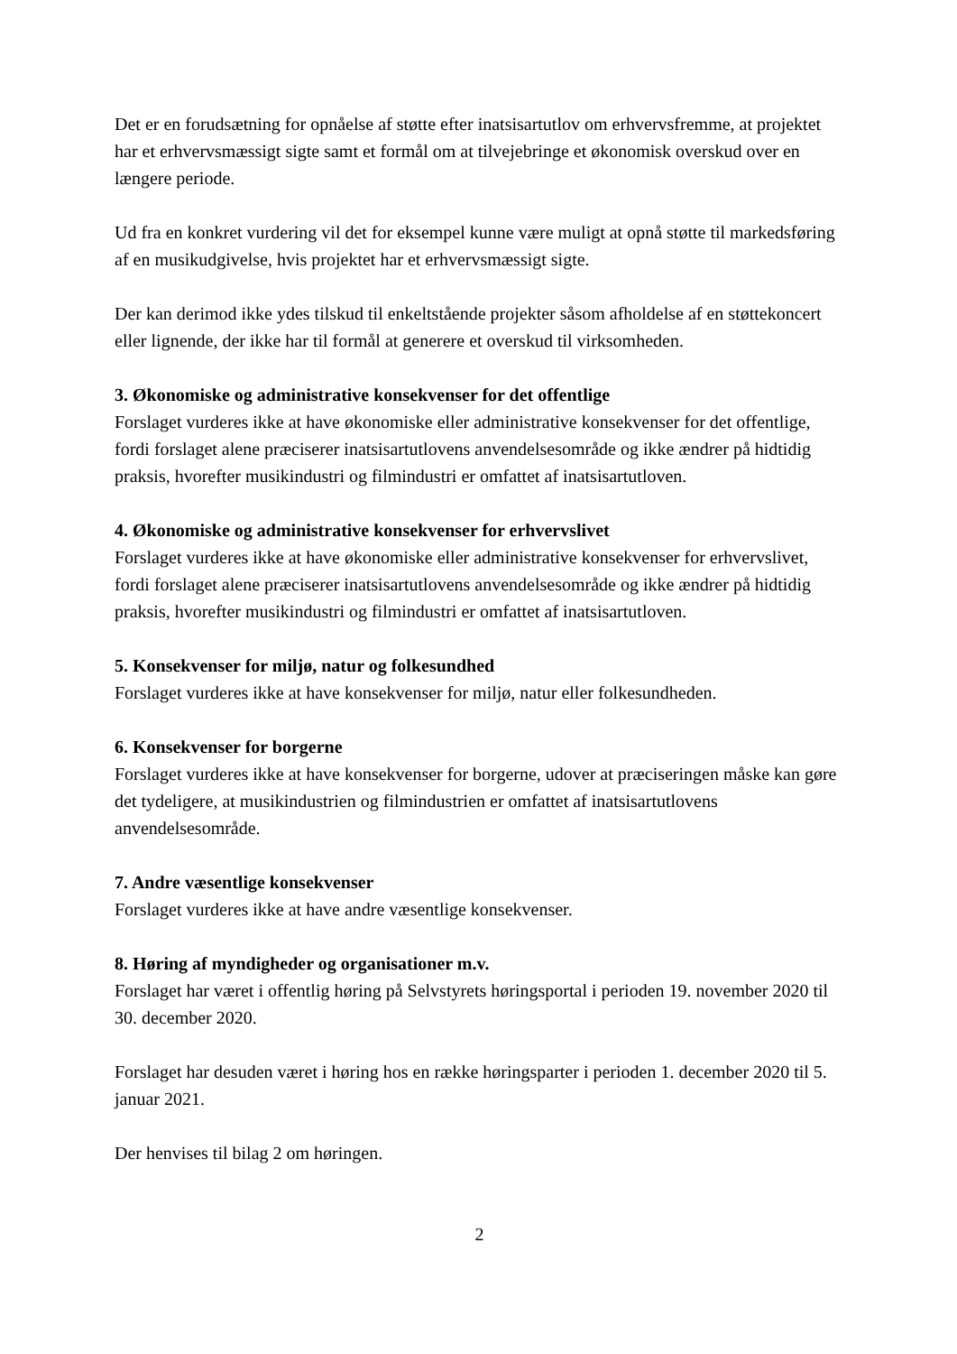Det er en forudsætning for opnåelse af støtte efter inatsisartutlov om erhvervsfremme, at projektet har et erhvervsmæssigt sigte samt et formål om at tilvejebringe et økonomisk overskud over en længere periode.
Ud fra en konkret vurdering vil det for eksempel kunne være muligt at opnå støtte til markedsføring af en musikudgivelse, hvis projektet har et erhvervsmæssigt sigte.
Der kan derimod ikke ydes tilskud til enkeltstående projekter såsom afholdelse af en støttekoncert eller lignende, der ikke har til formål at generere et overskud til virksomheden.
3. Økonomiske og administrative konsekvenser for det offentlige
Forslaget vurderes ikke at have økonomiske eller administrative konsekvenser for det offentlige, fordi forslaget alene præciserer inatsisartutlovens anvendelsesområde og ikke ændrer på hidtidig praksis, hvorefter musikindustri og filmindustri er omfattet af inatsisartutloven.
4. Økonomiske og administrative konsekvenser for erhvervslivet
Forslaget vurderes ikke at have økonomiske eller administrative konsekvenser for erhvervslivet, fordi forslaget alene præciserer inatsisartutlovens anvendelsesområde og ikke ændrer på hidtidig praksis, hvorefter musikindustri og filmindustri er omfattet af inatsisartutloven.
5. Konsekvenser for miljø, natur og folkesundhed
Forslaget vurderes ikke at have konsekvenser for miljø, natur eller folkesundheden.
6. Konsekvenser for borgerne
Forslaget vurderes ikke at have konsekvenser for borgerne, udover at præciseringen måske kan gøre det tydeligere, at musikindustrien og filmindustrien er omfattet af inatsisartutlovens anvendelsesområde.
7. Andre væsentlige konsekvenser
Forslaget vurderes ikke at have andre væsentlige konsekvenser.
8. Høring af myndigheder og organisationer m.v.
Forslaget har været i offentlig høring på Selvstyrets høringsportal i perioden 19. november 2020 til 30. december 2020.
Forslaget har desuden været i høring hos en række høringsparter i perioden 1. december 2020 til 5. januar 2021.
Der henvises til bilag 2 om høringen.
2